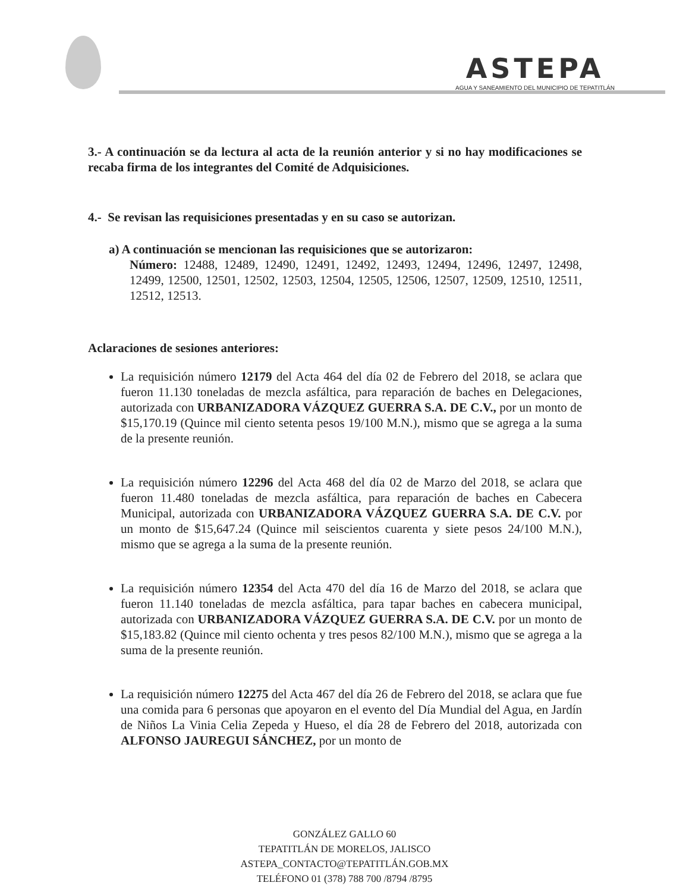ASTEPA
AGUA Y SANEAMIENTO DEL MUNICIPIO DE TEPATITLÁN
3.- A continuación se da lectura al acta de la reunión anterior y si no hay modificaciones se recaba firma de los integrantes del Comité de Adquisiciones.
4.- Se revisan las requisiciones presentadas y en su caso se autorizan.
a) A continuación se mencionan las requisiciones que se autorizaron:
Número: 12488, 12489, 12490, 12491, 12492, 12493, 12494, 12496, 12497, 12498, 12499, 12500, 12501, 12502, 12503, 12504, 12505, 12506, 12507, 12509, 12510, 12511, 12512, 12513.
Aclaraciones de sesiones anteriores:
La requisición número 12179 del Acta 464 del día 02 de Febrero del 2018, se aclara que fueron 11.130 toneladas de mezcla asfáltica, para reparación de baches en Delegaciones, autorizada con URBANIZADORA VÁZQUEZ GUERRA S.A. DE C.V., por un monto de $15,170.19 (Quince mil ciento setenta pesos 19/100 M.N.), mismo que se agrega a la suma de la presente reunión.
La requisición número 12296 del Acta 468 del día 02 de Marzo del 2018, se aclara que fueron 11.480 toneladas de mezcla asfáltica, para reparación de baches en Cabecera Municipal, autorizada con URBANIZADORA VÁZQUEZ GUERRA S.A. DE C.V. por un monto de $15,647.24 (Quince mil seiscientos cuarenta y siete pesos 24/100 M.N.), mismo que se agrega a la suma de la presente reunión.
La requisición número 12354 del Acta 470 del día 16 de Marzo del 2018, se aclara que fueron 11.140 toneladas de mezcla asfáltica, para tapar baches en cabecera municipal, autorizada con URBANIZADORA VÁZQUEZ GUERRA S.A. DE C.V. por un monto de $15,183.82 (Quince mil ciento ochenta y tres pesos 82/100 M.N.), mismo que se agrega a la suma de la presente reunión.
La requisición número 12275 del Acta 467 del día 26 de Febrero del 2018, se aclara que fue una comida para 6 personas que apoyaron en el evento del Día Mundial del Agua, en Jardín de Niños La Vinia Celia Zepeda y Hueso, el día 28 de Febrero del 2018, autorizada con ALFONSO JAUREGUI SÁNCHEZ, por un monto de
GONZÁLEZ GALLO 60
TEPATITLÁN DE MORELOS, JALISCO
ASTEPA_CONTACTO@TEPATITLÁN.GOB.MX
TELÉFONO 01 (378) 788 700 /8794 /8795